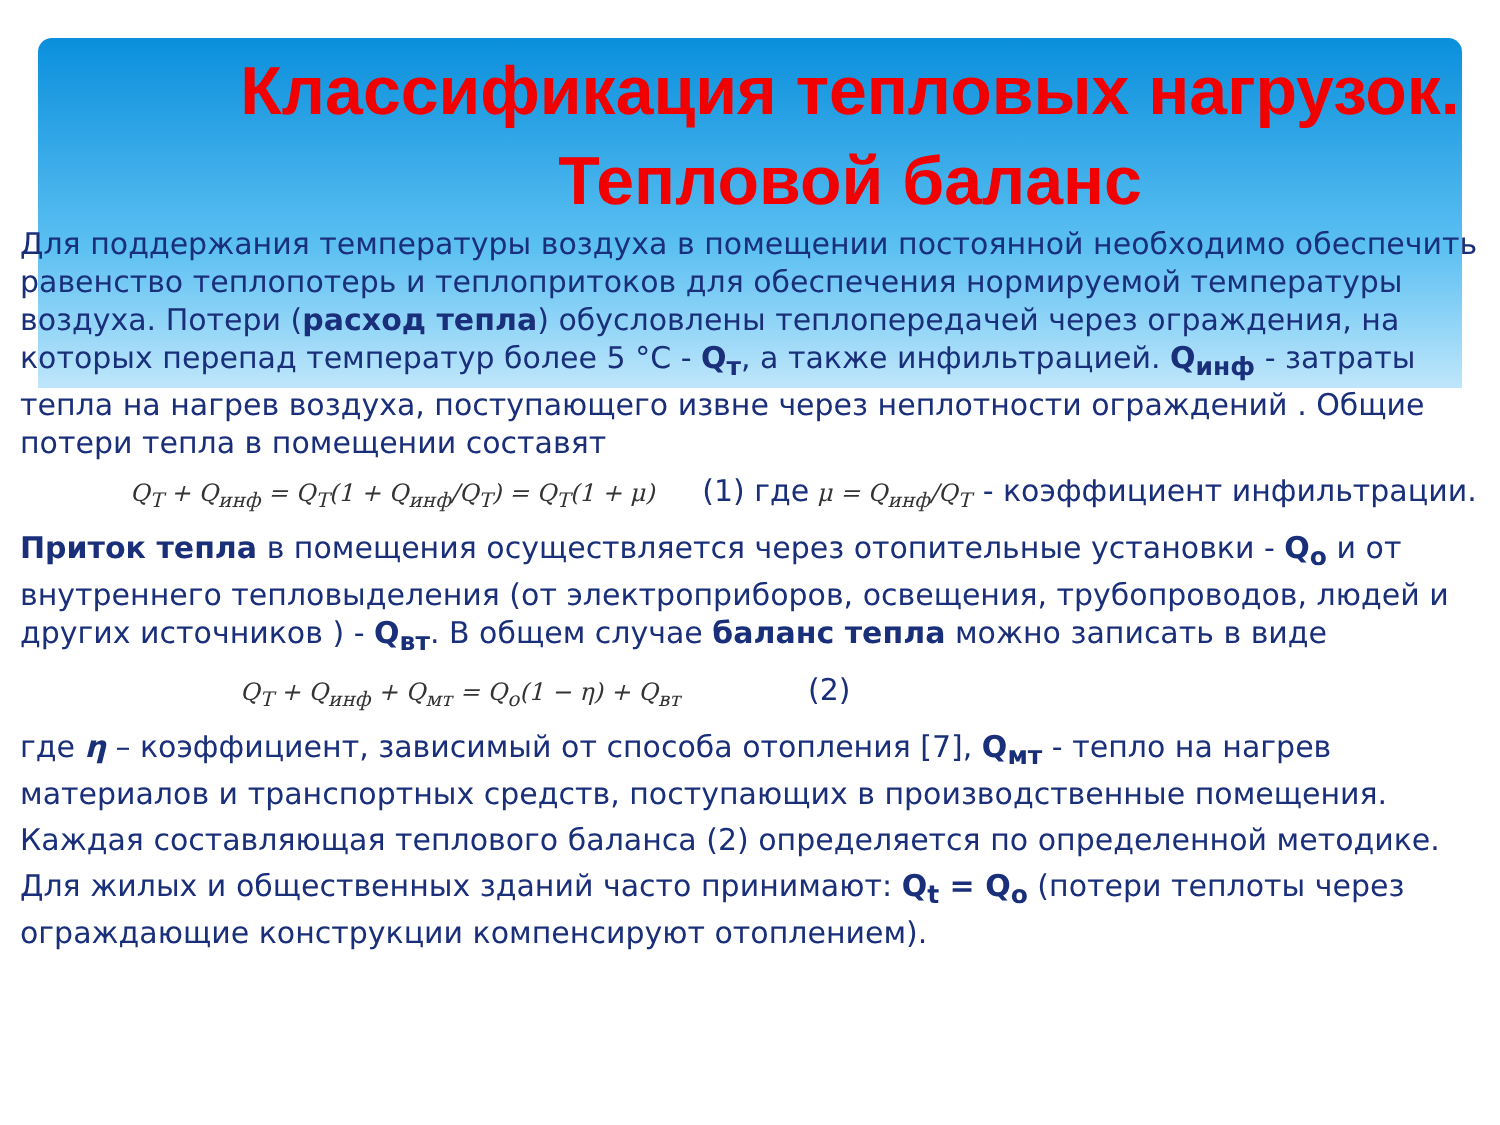Классификация тепловых нагрузок. Тепловой баланс
Для поддержания температуры воздуха в помещении постоянной необходимо обеспечить равенство теплопотерь и теплопритоков для обеспечения нормируемой температуры воздуха. Потери (расход тепла) обусловлены теплопередачей через ограждения, на которых перепад температур более 5 °С - Q<sub>т</sub>, а также инфильтрацией. Q<sub>инф</sub> - затраты тепла на нагрев воздуха, поступающего извне через неплотности ограждений . Общие потери тепла в помещении составят
Q<sub>T</sub> + Q<sub>инф</sub> = Q<sub>T</sub>(1 + Q<sub>инф</sub>/Q<sub>T</sub>) = Q<sub>T</sub>(1 + μ) (1) где μ = Q<sub>инф</sub>/Q<sub>T</sub> - коэффициент инфильтрации.
Приток тепла в помещения осуществляется через отопительные установки - Q<sub>о</sub> и от внутреннего тепловыделения (от электроприборов, освещения, трубопроводов, людей и других источников ) - Q<sub>вт</sub>. В общем случае баланс тепла можно записать в виде
Q<sub>T</sub> + Q<sub>инф</sub> + Q<sub>мт</sub> = Q<sub>о</sub>(1 − η) + Q<sub>вт</sub> (2)
где η – коэффициент, зависимый от способа отопления [7], Q<sub>мт</sub> - тепло на нагрев материалов и транспортных средств, поступающих в производственные помещения.
Каждая составляющая теплового баланса (2) определяется по определенной методике.
Для жилых и общественных зданий часто принимают: Q<sub>t</sub> = Q<sub>о</sub> (потери теплоты через ограждающие конструкции компенсируют отоплением).